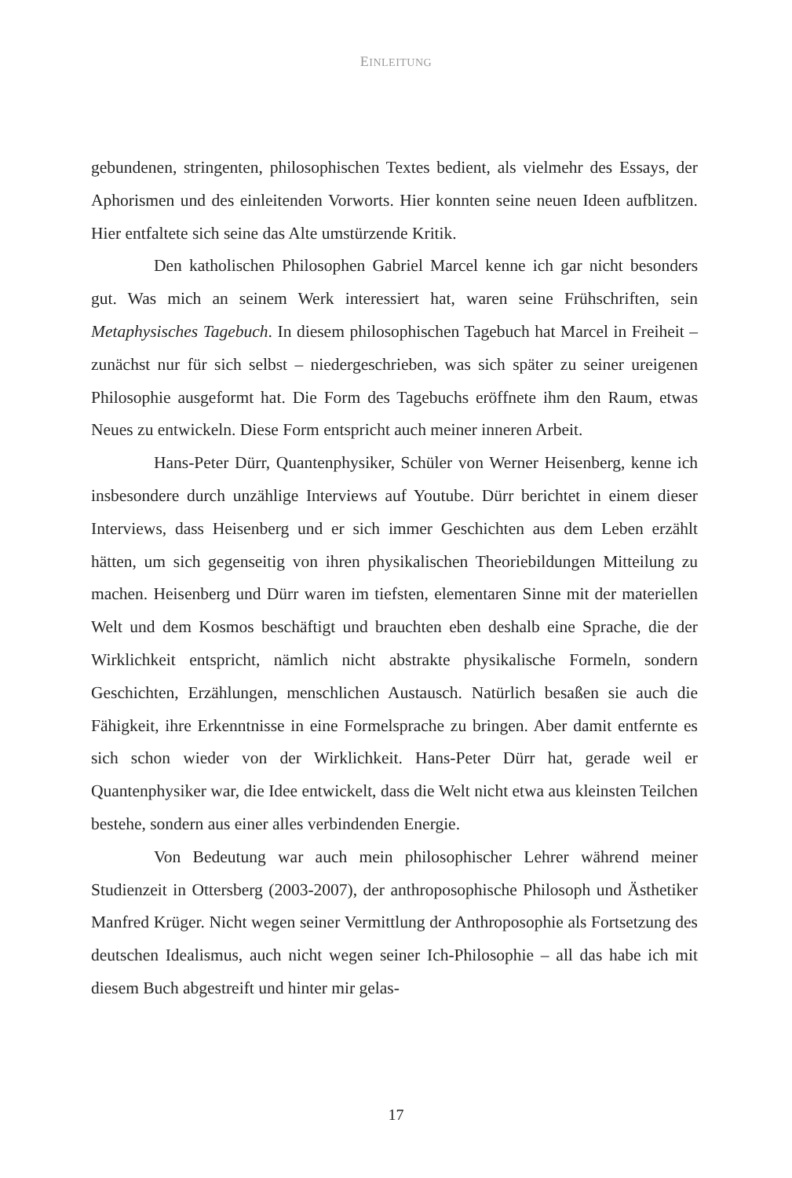EINLEITUNG
gebundenen, stringenten, philosophischen Textes bedient, als vielmehr des Essays, der Aphorismen und des einleitenden Vorworts. Hier konnten seine neuen Ideen aufblitzen. Hier entfaltete sich seine das Alte umstürzende Kritik.
Den katholischen Philosophen Gabriel Marcel kenne ich gar nicht besonders gut. Was mich an seinem Werk interessiert hat, waren seine Frühschriften, sein Metaphysisches Tagebuch. In diesem philosophischen Tagebuch hat Marcel in Freiheit – zunächst nur für sich selbst – niedergeschrieben, was sich später zu seiner ureigenen Philosophie ausgeformt hat. Die Form des Tagebuchs eröffnete ihm den Raum, etwas Neues zu entwickeln. Diese Form entspricht auch meiner inneren Arbeit.
Hans-Peter Dürr, Quantenphysiker, Schüler von Werner Heisenberg, kenne ich insbesondere durch unzählige Interviews auf Youtube. Dürr berichtet in einem dieser Interviews, dass Heisenberg und er sich immer Geschichten aus dem Leben erzählt hätten, um sich gegenseitig von ihren physikalischen Theoriebildungen Mitteilung zu machen. Heisenberg und Dürr waren im tiefsten, elementaren Sinne mit der materiellen Welt und dem Kosmos beschäftigt und brauchten eben deshalb eine Sprache, die der Wirklichkeit entspricht, nämlich nicht abstrakte physikalische Formeln, sondern Geschichten, Erzählungen, menschlichen Austausch. Natürlich besaßen sie auch die Fähigkeit, ihre Erkenntnisse in eine Formelsprache zu bringen. Aber damit entfernte es sich schon wieder von der Wirklichkeit. Hans-Peter Dürr hat, gerade weil er Quantenphysiker war, die Idee entwickelt, dass die Welt nicht etwa aus kleinsten Teilchen bestehe, sondern aus einer alles verbindenden Energie.
Von Bedeutung war auch mein philosophischer Lehrer während meiner Studienzeit in Ottersberg (2003-2007), der anthroposophische Philosoph und Ästhetiker Manfred Krüger. Nicht wegen seiner Vermittlung der Anthroposophie als Fortsetzung des deutschen Idealismus, auch nicht wegen seiner Ich-Philosophie – all das habe ich mit diesem Buch abgestreift und hinter mir gelas-
17